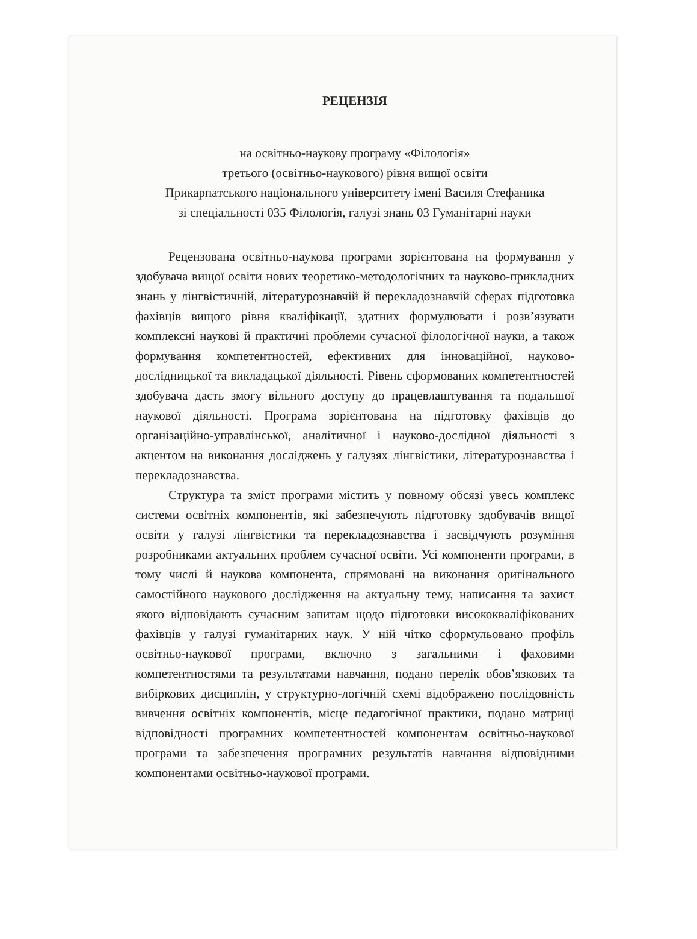РЕЦЕНЗІЯ
на освітньо-наукову програму «Філологія»
третього (освітньо-наукового) рівня вищої освіти
Прикарпатського національного університету імені Василя Стефаника
зі спеціальності 035 Філологія, галузі знань 03 Гуманітарні науки
Рецензована освітньо-наукова програми зорієнтована на формування у здобувача вищої освіти нових теоретико-методологічних та науково-прикладних знань у лінгвістичній, літературознавчій й перекладознавчій сферах підготовка фахівців вищого рівня кваліфікації, здатних формулювати і розв’язувати комплексні наукові й практичні проблеми сучасної філологічної науки, а також формування компетентностей, ефективних для інноваційної, науково-дослідницької та викладацької діяльності. Рівень сформованих компетентностей здобувача дасть змогу вільного доступу до працевлаштування та подальшої наукової діяльності. Програма зорієнтована на підготовку фахівців до організаційно-управлінської, аналітичної і науково-дослідної діяльності з акцентом на виконання досліджень у галузях лінгвістики, літературознавства і перекладознавства.
Структура та зміст програми містить у повному обсязі увесь комплекс системи освітніх компонентів, які забезпечують підготовку здобувачів вищої освіти у галузі лінгвістики та перекладознавства і засвідчують розуміння розробниками актуальних проблем сучасної освіти. Усі компоненти програми, в тому числі й наукова компонента, спрямовані на виконання оригінального самостійного наукового дослідження на актуальну тему, написання та захист якого відповідають сучасним запитам щодо підготовки висококваліфікованих фахівців у галузі гуманітарних наук. У ній чітко сформульовано профіль освітньо-наукової програми, включно з загальними і фаховими компетентностями та результатами навчання, подано перелік обов’язкових та вибіркових дисциплін, у структурно-логічній схемі відображено послідовність вивчення освітніх компонентів, місце педагогічної практики, подано матриці відповідності програмних компетентностей компонентам освітньо-наукової програми та забезпечення програмних результатів навчання відповідними компонентами освітньо-наукової програми.